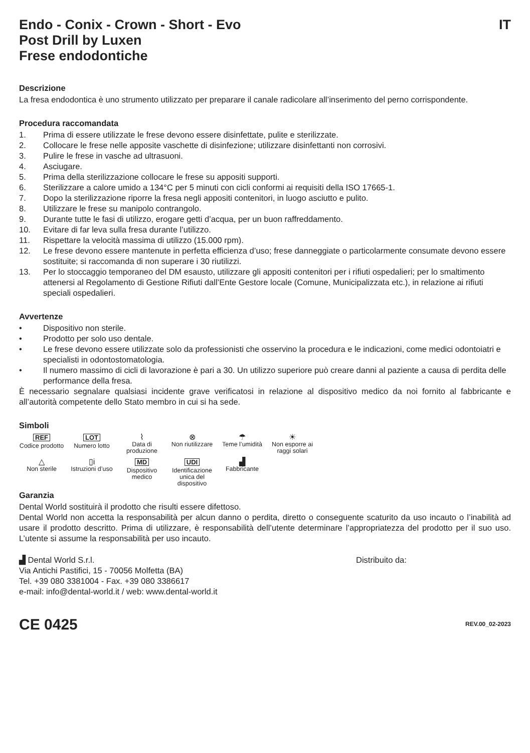Endo - Conix - Crown - Short - Evo IT
Post Drill by Luxen
Frese endodontiche
Descrizione
La fresa endodontica è uno strumento utilizzato per preparare il canale radicolare all’inserimento del perno corrispondente.
Procedura raccomandata
1. Prima di essere utilizzate le frese devono essere disinfettate, pulite e sterilizzate.
2. Collocare le frese nelle apposite vaschette di disinfezione; utilizzare disinfettanti non corrosivi.
3. Pulire le frese in vasche ad ultrasuoni.
4. Asciugare.
5. Prima della sterilizzazione collocare le frese su appositi supporti.
6. Sterilizzare a calore umido a 134°C per 5 minuti con cicli conformi ai requisiti della ISO 17665-1.
7. Dopo la sterilizzazione riporre la fresa negli appositi contenitori, in luogo asciutto e pulito.
8. Utilizzare le frese su manipolo contrangolo.
9. Durante tutte le fasi di utilizzo, erogare getti d’acqua, per un buon raffreddamento.
10. Evitare di far leva sulla fresa durante l’utilizzo.
11. Rispettare la velocità massima di utilizzo (15.000 rpm).
12. Le frese devono essere mantenute in perfetta efficienza d’uso; frese danneggiate o particolarmente consumate devono essere sostituite; si raccomanda di non superare i 30 riutilizzi.
13. Per lo stoccaggio temporaneo del DM esausto, utilizzare gli appositi contenitori per i rifiuti ospedalieri; per lo smaltimento attenersi al Regolamento di Gestione Rifiuti dall’Ente Gestore locale (Comune, Municipalizzata etc.), in relazione ai rifiuti speciali ospedalieri.
Avvertenze
• Dispositivo non sterile.
• Prodotto per solo uso dentale.
• Le frese devono essere utilizzate solo da professionisti che osservino la procedura e le indicazioni, come medici odontoiatri e specialisti in odontostomatologia.
• Il numero massimo di cicli di lavorazione è pari a 30. Un utilizzo superiore può creare danni al paziente a causa di perdita delle performance della fresa.
È necessario segnalare qualsiasi incidente grave verificatosi in relazione al dispositivo medico da noi fornito al fabbricante e all’autorità competente dello Stato membro in cui si ha sede.
Simboli
REF
Codice prodotto
LOT
Numero lotto
⌇
Data di produzione
⊗
Non riutilizzare
☂
Teme l’umidità
☀
Non esporre ai raggi solari
△
Non sterile
▯i
Istruzioni d’uso
MD
Dispositivo medico
UDI
Identificazione unica del dispositivo
▟
Fabbricante
Garanzia
Dental World sostituirà il prodotto che risulti essere difettoso.
Dental World non accetta la responsabilità per alcun danno o perdita, diretto o conseguente scaturito da uso incauto o l’inabilità ad usare il prodotto descritto. Prima di utilizzare, è responsabilità dell’utente determinare l’appropriatezza del prodotto per il suo uso. L’utente si assume la responsabilità per uso incauto.
▟ Dental World S.r.l.
Via Antichi Pastifici, 15 - 70056 Molfetta (BA)
Tel. +39 080 3381004 - Fax. +39 080 3386617
e-mail: info@dental-world.it / web: www.dental-world.it
Distribuito da:
CE 0425 REV.00_02-2023